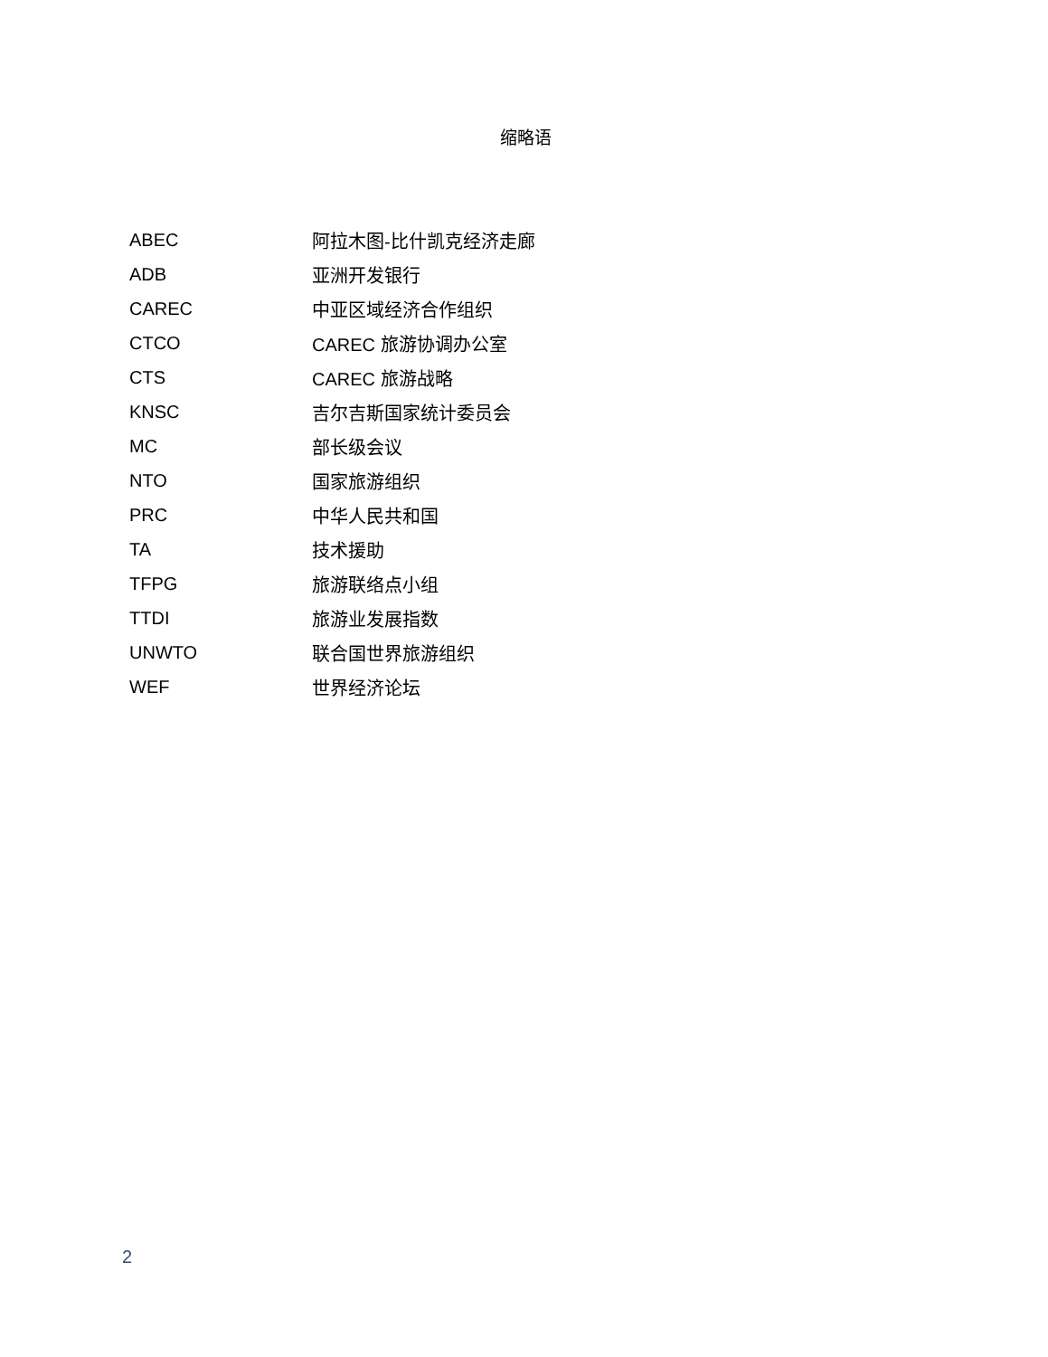缩略语
| ABEC | 阿拉木图-比什凯克经济走廊 |
| ADB | 亚洲开发银行 |
| CAREC | 中亚区域经济合作组织 |
| CTCO | CAREC 旅游协调办公室 |
| CTS | CAREC 旅游战略 |
| KNSC | 吉尔吉斯国家统计委员会 |
| MC | 部长级会议 |
| NTO | 国家旅游组织 |
| PRC | 中华人民共和国 |
| TA | 技术援助 |
| TFPG | 旅游联络点小组 |
| TTDI | 旅游业发展指数 |
| UNWTO | 联合国世界旅游组织 |
| WEF | 世界经济论坛 |
2